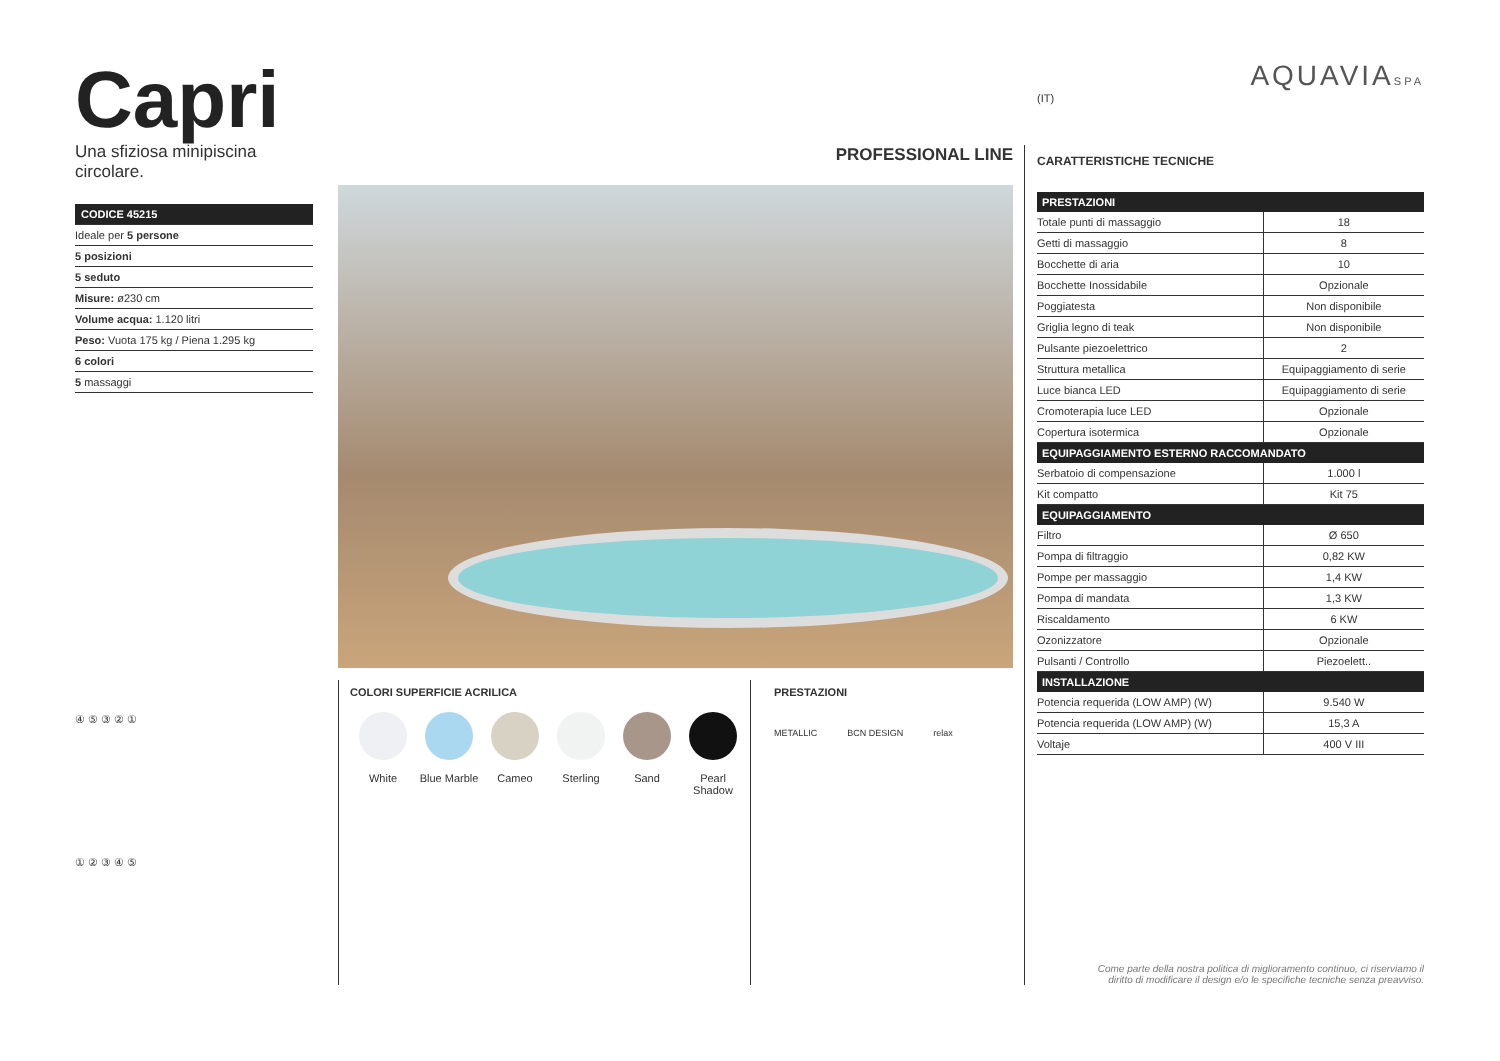Capri
Una sfiziosa minipiscina circolare.
CODICE 45215
Ideale per 5 persone
5 posizioni
5 seduto
Misure: ø230 cm
Volume acqua: 1.120 litri
Peso: Vuota 175 kg / Piena 1.295 kg
6 colori
5 massaggi
④ ⑤ ③ ② ①
① ② ③ ④ ⑤
PROFESSIONAL LINE
COLORI SUPERFICIE ACRILICA
White Blue Marble
Cameo Sterling Sand Pearl Shadow
PRESTAZIONI
METALLIC BCN DESIGN relax
AQUAVIASPA
(IT)
CARATTERISTICHE TECNICHE
| PRESTAZIONI | |
| --- | --- |
| Totale punti di massaggio | 18 |
| Getti di massaggio | 8 |
| Bocchette di aria | 10 |
| Bocchette Inossidabile | Opzionale |
| Poggiatesta | Non disponibile |
| Griglia legno di teak | Non disponibile |
| Pulsante piezoelettrico | 2 |
| Struttura metallica | Equipaggiamento di serie |
| Luce bianca LED | Equipaggiamento di serie |
| Cromoterapia luce LED | Opzionale |
| Copertura isotermica | Opzionale |
| EQUIPAGGIAMENTO ESTERNO RACCOMANDATO | |
| Serbatoio di compensazione | 1.000 l |
| Kit compatto | Kit 75 |
| EQUIPAGGIAMENTO | |
| Filtro | Ø 650 |
| Pompa di filtraggio | 0,82 KW |
| Pompe per massaggio | 1,4 KW |
| Pompa di mandata | 1,3 KW |
| Riscaldamento | 6 KW |
| Ozonizzatore | Opzionale |
| Pulsanti / Controllo | Piezoelett.. |
| INSTALLAZIONE | |
| Potencia requerida (LOW AMP) (W) | 9.540 W |
| Potencia requerida (LOW AMP) (W) | 15,3 A |
| Voltaje | 400 V III |
Come parte della nostra politica di miglioramento continuo, ci riserviamo il
diritto di modificare il design e/o le specifiche tecniche senza preavviso.